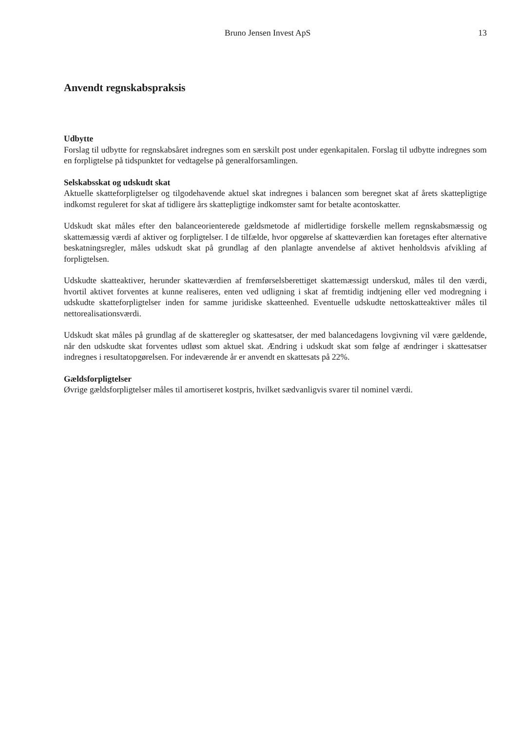Bruno Jensen Invest ApS 13
Anvendt regnskabspraksis
Udbytte
Forslag til udbytte for regnskabsåret indregnes som en særskilt post under egenkapitalen. Forslag til udbytte indregnes som en forpligtelse på tidspunktet for vedtagelse på generalforsamlingen.
Selskabsskat og udskudt skat
Aktuelle skatteforpligtelser og tilgodehavende aktuel skat indregnes i balancen som beregnet skat af årets skattepligtige indkomst reguleret for skat af tidligere års skattepligtige indkomster samt for betalte acontoskatter.
Udskudt skat måles efter den balanceorienterede gældsmetode af midlertidige forskelle mellem regnskabsmæssig og skattemæssig værdi af aktiver og forpligtelser. I de tilfælde, hvor opgørelse af skatteværdien kan foretages efter alternative beskatningsregler, måles udskudt skat på grundlag af den planlagte anvendelse af aktivet henholdsvis afvikling af forpligtelsen.
Udskudte skatteaktiver, herunder skatteværdien af fremførselsberettiget skattemæssigt underskud, måles til den værdi, hvortil aktivet forventes at kunne realiseres, enten ved udligning i skat af fremtidig indtjening eller ved modregning i udskudte skatteforpligtelser inden for samme juridiske skatteenhed. Eventuelle udskudte nettoskatteaktiver måles til nettorealisationsværdi.
Udskudt skat måles på grundlag af de skatteregler og skattesatser, der med balancedagens lovgivning vil være gældende, når den udskudte skat forventes udløst som aktuel skat. Ændring i udskudt skat som følge af ændringer i skattesatser indregnes i resultatopgørelsen. For indeværende år er anvendt en skattesats på 22%.
Gældsforpligtelser
Øvrige gældsforpligtelser måles til amortiseret kostpris, hvilket sædvanligvis svarer til nominel værdi.